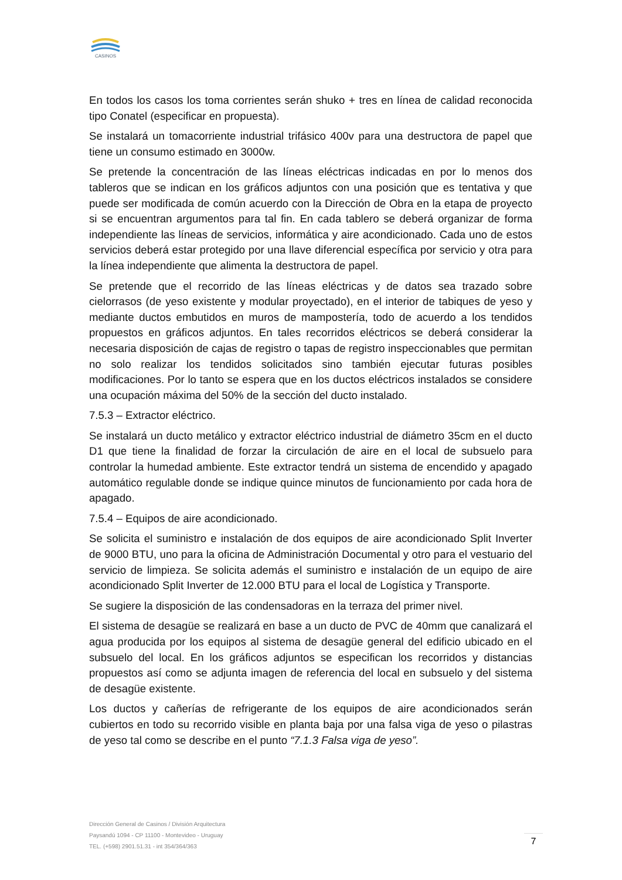CASINOS
En todos los casos los toma corrientes serán shuko + tres en línea de calidad reconocida tipo Conatel (especificar en propuesta).
Se instalará un tomacorriente industrial trifásico 400v para una destructora de papel que tiene un consumo estimado en 3000w.
Se pretende la concentración de las líneas eléctricas indicadas en por lo menos dos tableros que se indican en los gráficos adjuntos con una posición que es tentativa y que puede ser modificada de común acuerdo con la Dirección de Obra en la etapa de proyecto si se encuentran argumentos para tal fin. En cada tablero se deberá organizar de forma independiente las líneas de servicios, informática y aire acondicionado. Cada uno de estos servicios deberá estar protegido por una llave diferencial específica por servicio y otra para la línea independiente que alimenta la destructora de papel.
Se pretende que el recorrido de las líneas eléctricas y de datos sea trazado sobre cielorrasos (de yeso existente y modular proyectado), en el interior de tabiques de yeso y mediante ductos embutidos en muros de mampostería, todo de acuerdo a los tendidos propuestos en gráficos adjuntos. En tales recorridos eléctricos se deberá considerar la necesaria disposición de cajas de registro o tapas de registro inspeccionables que permitan no solo realizar los tendidos solicitados sino también ejecutar futuras posibles modificaciones. Por lo tanto se espera que en los ductos eléctricos instalados se considere una ocupación máxima del 50% de la sección del ducto instalado.
7.5.3 – Extractor eléctrico.
Se instalará un ducto metálico y extractor eléctrico industrial de diámetro 35cm en el ducto D1 que tiene la finalidad de forzar la circulación de aire en el local de subsuelo para controlar la humedad ambiente. Este extractor tendrá un sistema de encendido y apagado automático regulable donde se indique quince minutos de funcionamiento por cada hora de apagado.
7.5.4 – Equipos de aire acondicionado.
Se solicita el suministro e instalación de dos equipos de aire acondicionado Split Inverter de 9000 BTU, uno para la oficina de Administración Documental y otro para el vestuario del servicio de limpieza. Se solicita además el suministro e instalación de un equipo de aire acondicionado Split Inverter de 12.000 BTU para el local de Logística y Transporte.
Se sugiere la disposición de las condensadoras en la terraza del primer nivel.
El sistema de desagüe se realizará en base a un ducto de PVC de 40mm que canalizará el agua producida por los equipos al sistema de desagüe general del edificio ubicado en el subsuelo del local. En los gráficos adjuntos se especifican los recorridos y distancias propuestos así como se adjunta imagen de referencia del local en subsuelo y del sistema de desagüe existente.
Los ductos y cañerías de refrigerante de los equipos de aire acondicionados serán cubiertos en todo su recorrido visible en planta baja por una falsa viga de yeso o pilastras de yeso tal como se describe en el punto “7.1.3 Falsa viga de yeso”.
Dirección General de Casinos / División Arquitectura
Paysandú 1094 - CP 11100 - Montevideo - Uruguay
TEL. (+598) 2901.51.31 - int 354/364/363
7